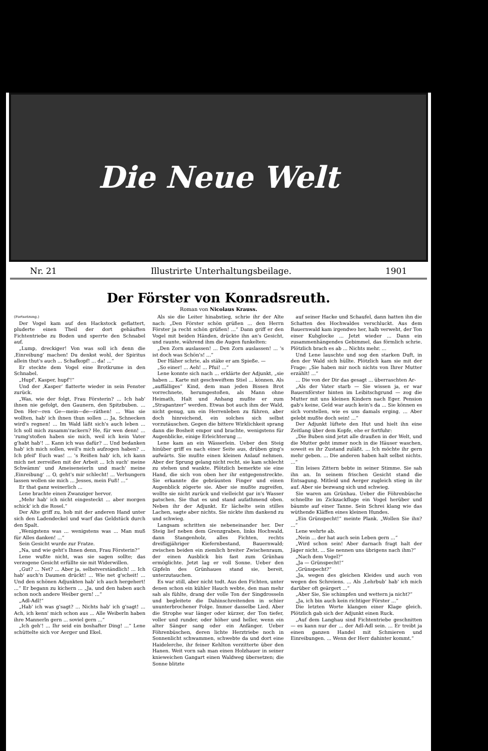Die Neue Welt
Nr. 21 Illustrirte Unterhaltungsbeilage. 1901
Der Förster von Konradsreuth.
Roman von Nicolaus Krauss.
(Fortsetzung.)
Der Vogel kam auf den Hackstock geflattert, pluderte einen Theil der dort gehäuften Fichtentriebe zu Boden und sperrte den Schnabel auf.
„Lump, dreckiger! Von was soll ich denn die ‚Einreibung‘ machen! Du denkst wohl, der Spiritus allein thut's auch ... Schafkopf! ... da! ...“
Er steckte dem Vogel eine Brotkrume in den Schnabel.
„Hupf', Kasper, hupf'!“
Und der ‚Kasper‘ flatterte wieder in sein Fenster zurück.
„Was, wie der folgt, Frau Försterin? ... Ich hab' ihnen nie gefolgt, den Gaunern, den Spitzbuben. ... Den Her—ren Ge—mein—de—räthen! ... Was sie wollten, hab' ich ihnen thun sollen ... Ja, Schnecken wird's regnen! ... Im Wald läßt sich's auch leben ... Ich soll mich zusamm'rackern? He, für wen denn! ... 'rumg'stoßen haben sie mich, weil ich kein Vater g'habt hab'! ... Kann ich was dafür? ... Und bedanken hab' ich mich sollen, weil's mich aufzogen haben? ... Ich pfeif' Euch was! ... 's Reißen hab' ich, ich kann mich net zerreißen mit der Arbeit ... Ich such' meine Schwämm' und Ameiseneierln und mach' meine ‚Einreibung‘ ... O, geht's mir schlecht! ... Verhungern lassen wollen sie mich ... Jesses, mein Fuß! ...“
Er that ganz weinerlich ...
Lene brachte einen Zwanziger hervor.
„Mehr hab' ich nicht eingesteckt ... aber morgen schick' ich die Rosel.“
Der Alte griff zu, hob mit der anderen Hand unter sich den Ladendeckel und warf das Geldstück durch den Spalt.
„Wenigstens was ... wenigstens was ... Man muß für Alles danken! ...“
Sein Gesicht wurde zur Fratze.
„Na, und wie geht's Ihnen denn, Frau Försterin?“
Lene wußte nicht, was sie sagen sollte; das verzogene Gesicht erfüllte sie mit Widerwillen.
„Gut? ... Net? ... Aber ja, selbstverständlich! ... Ich hab' auch'n Daumen drückt! ... Wie net g'scheit! ... Und den schönen Adjunkten hab' ich auch hergehert! ...“ Er begann zu kichern ... „Ja, und den haben auch schon noch andere Weiber gern! ...“
„Adl-Adl!“
„Hab' ich was g'sagt? ... Nichts hab' ich g'sagt! ... Ach, ich kenn' mich schon aus ... Alle Weiberln haben ihre Mannerln gern ... soviel gern ...“
„Ich geh'! ... Ihr seid ein boshafter Ding! ...“ Lene schüttelte sich vor Aerger und Ekel.
Als sie die Leiter hinabstieg, schrie ihr der Alte nach: „Den Förster schön grüßen ... den Herrn Förster ja recht schön grüßen! ...“ Dann griff er den Vogel mit beiden Händen, drückte ihn an's Gesicht, und raunte, während ihm die Augen funkelten:
„Den Zorn auslassen! ... Den Zorn auslassen! ... 's ist doch was Schön's! ...“
Der Häher schrie, als stäke er am Spieße. —
„So einer! ... Aeh! ... Pfui! ...“
Lene konnte sich nach ... erklärte der Adjunkt, „sie haben ... Karte mit geschweiftem Stiel ... können. Als „auffälliges“ Kind, dem man jeden Bissen Brot vorrechnete, herumgestoßen, als Mann ohne Heimath, Halt und Anhang mußte er zum „Strapantzer“ werden. Etwas bot auch ihm der Wald, nicht genug, um ein Herrenleben zu führen, aber doch hinreichend, ein solches sich selbst vorzutäuschen. Gegen die bittere Wirklichkeit sprang dann die Bosheit empor und brachte, wenigstens für Augenblicke, einige Erleichterung ...
Lene kam an ein Wässerlein. Ueber den Steig hinüber griff es nach einer Seite aus, drüben ging's aufwärts. Sie mußte einen kleinen Anlauf nehmen. Aber der Sprung gelang nicht recht, sie kam schlecht zu stehen und wankte. Plötzlich bemerkte sie eine Hand, die sich von oben her ihr entgegenstreckte. Sie erkannte die gebräunten Finger und einen Augenblick zögerte sie. Aber sie mußte zugreifen, wollte sie nicht zurück und vielleicht gar in's Wasser patschen. Sie that es und stand aufathmend oben. Neben ihr der Adjunkt. Er lächelte sein stilles Lachen, sagte aber nichts. Sie nickte ihm dankend zu und schwieg.
Langsam schritten sie nebeneinander her. Der Steig lief neben dem Grenzgraben, links Hochwald, dann Stangenholz, alles Fichten, rechts dreißigjähriger Kiefernbestand, Bauernwald; zwischen beiden ein ziemlich breiter Zwischenraum, der einen Ausblick bis fast zum Grünhau ermöglichte. Jetzt lag er voll Sonne. Ueber den Gipfeln des Grünhaues stand sie, bereit, unterzutauchen.
Es war still, aber nicht todt. Aus den Fichten, unter denen schon ein kühler Hauch webte, den man mehr sah als fühlte, drang der volle Ton der Singdrosseln und begleitete die Dahinschreitenden in schier ununterbrochener Folge. Immer dasselbe Lied. Aber die Strophe war länger oder kürzer, der Ton tiefer, voller und runder, oder höher und heller, wenn ein alter Sänger sang oder ein Anfänger. Ueber Föhrenbüschen, deren lichte Herztriebe noch in Sonnenlicht schwammen, schwebte da und dort eine Haidelerche, ihr feiner Kehlton verzitterte über den Hanen. Weit vorn sah man einen Holzhauer in seiner knieweichen Gangart einen Waldweg übersetzen; die Sonne blitzte
auf seiner Hacke und Schaufel, dann hatten ihn die Schatten des Hochwaldes verschluckt. Aus dem Bauernwald kam irgendwo her, halb verweht, der Ton einer Kuhglocke ... Jetzt wieder ... Dann ein zusammenhängendes Gebimmel, das förmlich schrie. Plötzlich brach es ab ... Nichts mehr. ...
Und Lene lauschte und sog den starken Duft, in den der Wald sich hüllte. Plötzlich kam sie mit der Frage: „Sie haben mir noch nichts von Ihrer Mutter erzählt! ...“
... Die von der Dir das gesagt ... überraschten Ar-
„Als der Vater starb — Sie wissen ja, er war Bauernförster hinten im Leibitschgrund — zog die Mutter mit uns kleinen Kindern nach Eger. Pension gab's keine, Geld war auch kein's da ... Sie können es sich vorstellen, wie es uns damals erging. ... Aber gelebt mußte doch sein! ...“
Der Adjunkt lüftete den Hut und hielt ihn eine Zeitlang über dem Kopfe, ehe er fortfuhr:
„Die Buben sind jetzt alle draußen in der Welt, und die Mutter geht immer noch in die Häuser waschen, soweit es ihr Zustand zuläßt. ... Ich möchte ihr gern mehr geben. ... Die anderen haben halt selbst nichts. ...“
Ein leises Zittern bebte in seiner Stimme. Sie sah ihn an. In seinem frischen Gesicht stand die Entsagung. Mitleid und Aerger zugleich stieg in ihr auf. Aber sie bezwang sich und schwieg.
Sie waren am Grünhau. Ueber die Föhrenbüsche schnellte im Zickzackfluge ein Vogel herüber und bäumte auf einer Tanne. Sein Schrei klang wie das wüthende Kläffen eines kleinen Hundes.
„Ein Grünspecht!“ meinte Plank. „Wollen Sie ihn? ...“
Lene wehrte ab.
„Nein ... der hat auch sein Leben gern ...“
„Wird schon sein! Aber darnach fragt halt der Jäger nicht. ... Sie nennen uns übrigens nach ihm?“
„Nach dem Vogel?“
„Ja — Grünspecht!“
„Grünspecht?“
„Ja, wegen des gleichen Kleides und auch von wegen des Schreiens. ... Als ‚Lehrbub‘ hab' ich mich darüber oft geärgert ...“
„Aber Sie, Sie schimpfen und wettern ja nicht?“
„Ja, ich bin auch kein richtiger Förster ...“
Die letzten Worte klangen einer Klage gleich. Plötzlich gab sich der Adjunkt einen Ruck.
„Auf dem Langhau sind Fichtentriebe geschnitten — es kann nur der ... der Adl-Adl sein. ... Er treibt ja einen ganzen Handel mit Schmieren und Einreibungen. ... Wenn der Herr dahinter kommt.“